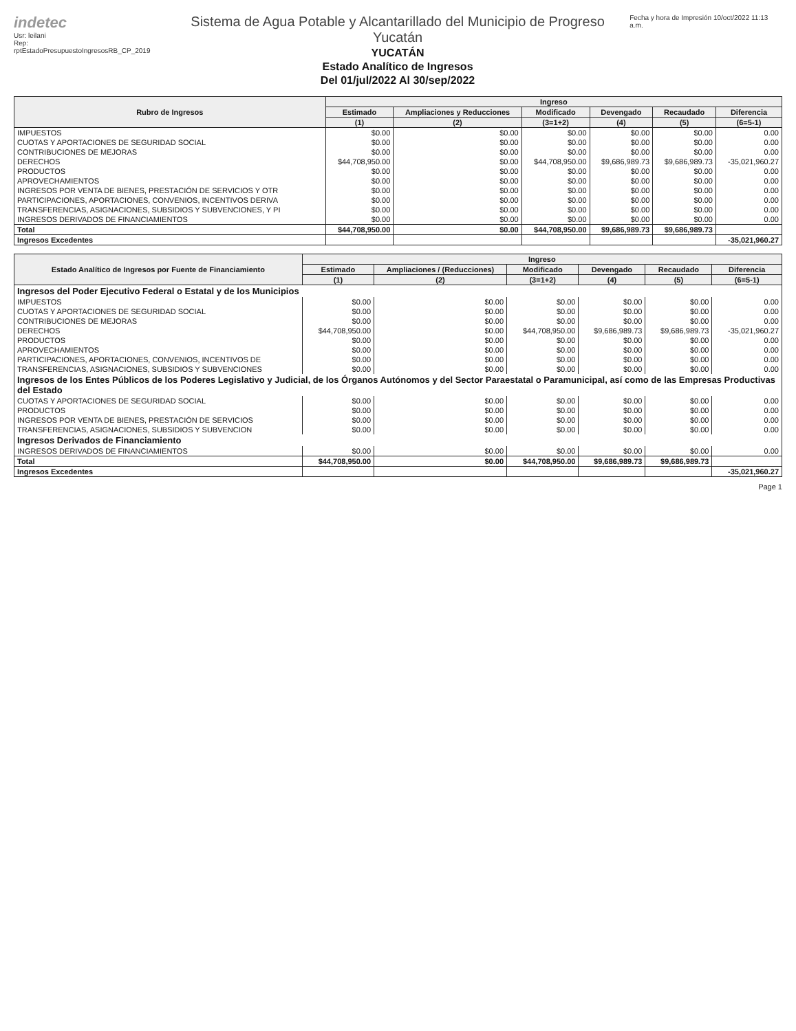indetec
Usr: leilani
Rep: rptEstadoPresupuestoIngresosRB_CP_2019
Sistema de Agua Potable y Alcantarillado del Municipio de Progreso Yucatán
YUCATÁN
Estado Analítico de Ingresos
Del 01/jul/2022 Al 30/sep/2022
Fecha y hora de Impresión 10/oct/2022 11:13 a.m.
| Rubro de Ingresos | Ingreso | | | | | |
| --- | --- | --- | --- | --- | --- | --- |
| | Estimado | Ampliaciones y Reducciones | Modificado | Devengado | Recaudado | Diferencia |
| | (1) | (2) | (3=1+2) | (4) | (5) | (6=5-1) |
| IMPUESTOS | $0.00 | $0.00 | $0.00 | $0.00 | $0.00 | 0.00 |
| CUOTAS Y APORTACIONES DE SEGURIDAD SOCIAL | $0.00 | $0.00 | $0.00 | $0.00 | $0.00 | 0.00 |
| CONTRIBUCIONES DE MEJORAS | $0.00 | $0.00 | $0.00 | $0.00 | $0.00 | 0.00 |
| DERECHOS | $44,708,950.00 | $0.00 | $44,708,950.00 | $9,686,989.73 | $9,686,989.73 | -35,021,960.27 |
| PRODUCTOS | $0.00 | $0.00 | $0.00 | $0.00 | $0.00 | 0.00 |
| APROVECHAMIENTOS | $0.00 | $0.00 | $0.00 | $0.00 | $0.00 | 0.00 |
| INGRESOS POR VENTA DE BIENES, PRESTACIÓN DE SERVICIOS Y OTR | $0.00 | $0.00 | $0.00 | $0.00 | $0.00 | 0.00 |
| PARTICIPACIONES, APORTACIONES, CONVENIOS, INCENTIVOS DERIVA | $0.00 | $0.00 | $0.00 | $0.00 | $0.00 | 0.00 |
| TRANSFERENCIAS, ASIGNACIONES, SUBSIDIOS Y SUBVENCIONES, Y PI | $0.00 | $0.00 | $0.00 | $0.00 | $0.00 | 0.00 |
| INGRESOS DERIVADOS DE FINANCIAMIENTOS | $0.00 | $0.00 | $0.00 | $0.00 | $0.00 | 0.00 |
| Total | $44,708,950.00 | $0.00 | $44,708,950.00 | $9,686,989.73 | $9,686,989.73 | |
| Ingresos Excedentes | | | | | | -35,021,960.27 |
| Estado Analítico de Ingresos por Fuente de Financiamiento | Ingreso | | | | | |
| --- | --- | --- | --- | --- | --- | --- |
| | Estimado | Ampliaciones / (Reducciones) | Modificado | Devengado | Recaudado | Diferencia |
| | (1) | (2) | (3=1+2) | (4) | (5) | (6=5-1) |
| Ingresos del Poder Ejecutivo Federal o Estatal y de los Municipios | | | | | | |
| IMPUESTOS | $0.00 | $0.00 | $0.00 | $0.00 | $0.00 | 0.00 |
| CUOTAS Y APORTACIONES DE SEGURIDAD SOCIAL | $0.00 | $0.00 | $0.00 | $0.00 | $0.00 | 0.00 |
| CONTRIBUCIONES DE MEJORAS | $0.00 | $0.00 | $0.00 | $0.00 | $0.00 | 0.00 |
| DERECHOS | $44,708,950.00 | $0.00 | $44,708,950.00 | $9,686,989.73 | $9,686,989.73 | -35,021,960.27 |
| PRODUCTOS | $0.00 | $0.00 | $0.00 | $0.00 | $0.00 | 0.00 |
| APROVECHAMIENTOS | $0.00 | $0.00 | $0.00 | $0.00 | $0.00 | 0.00 |
| PARTICIPACIONES, APORTACIONES, CONVENIOS, INCENTIVOS DE | $0.00 | $0.00 | $0.00 | $0.00 | $0.00 | 0.00 |
| TRANSFERENCIAS, ASIGNACIONES, SUBSIDIOS Y SUBVENCIONES | $0.00 | $0.00 | $0.00 | $0.00 | $0.00 | 0.00 |
| Ingresos de los Entes Públicos de los Poderes Legislativo y Judicial, de los Órganos Autónomos y del Sector Paraestatal o Paramunicipal, así como de las Empresas Productivas del Estado | | | | | | |
| CUOTAS Y APORTACIONES DE SEGURIDAD SOCIAL | $0.00 | $0.00 | $0.00 | $0.00 | $0.00 | 0.00 |
| PRODUCTOS | $0.00 | $0.00 | $0.00 | $0.00 | $0.00 | 0.00 |
| INGRESOS POR VENTA DE BIENES, PRESTACIÓN DE SERVICIOS | $0.00 | $0.00 | $0.00 | $0.00 | $0.00 | 0.00 |
| TRANSFERENCIAS, ASIGNACIONES, SUBSIDIOS Y SUBVENCION | $0.00 | $0.00 | $0.00 | $0.00 | $0.00 | 0.00 |
| Ingresos Derivados de Financiamiento | | | | | | |
| INGRESOS DERIVADOS DE FINANCIAMIENTOS | $0.00 | $0.00 | $0.00 | $0.00 | $0.00 | 0.00 |
| Total | $44,708,950.00 | $0.00 | $44,708,950.00 | $9,686,989.73 | $9,686,989.73 | |
| Ingresos Excedentes | | | | | | -35,021,960.27 |
Page 1